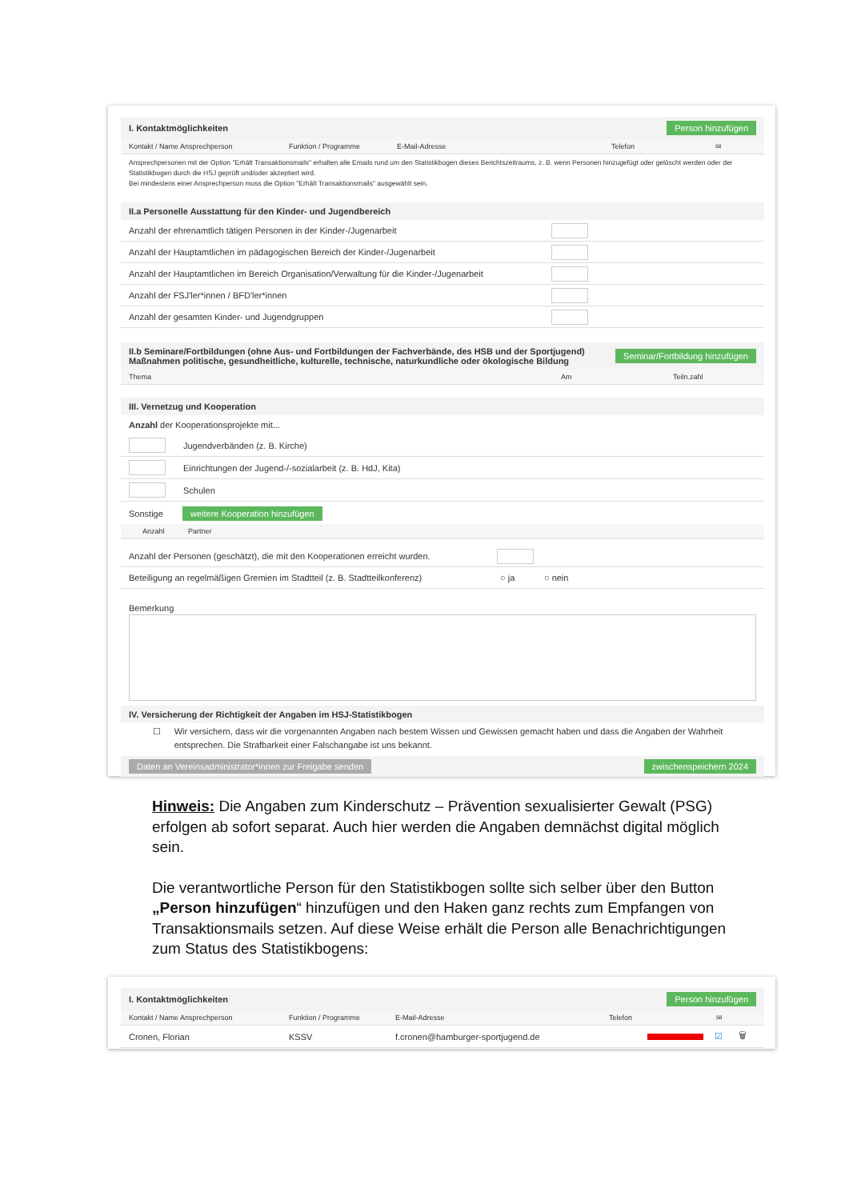I. Kontaktmöglichkeiten Person hinzufügen
Kontakt / Name Ansprechperson Funktion / Programme E-Mail-Adresse Telefon ✉
Ansprechpersonen mit der Option "Erhält Transaktionsmails" erhalten alle Emails rund um den Statistikbogen dieses Berichtszeitraums, z. B. wenn Personen hinzugefügt oder gelöscht werden oder der Statistikbogen durch die HSJ geprüft und/oder akzeptiert wird.
Bei mindestens einer Ansprechperson muss die Option "Erhält Transaktionsmails" ausgewählt sein.
II.a Personelle Ausstattung für den Kinder- und Jugendbereich
Anzahl der ehrenamtlich tätigen Personen in der Kinder-/Jugenarbeit
Anzahl der Hauptamtlichen im pädagogischen Bereich der Kinder-/Jugenarbeit
Anzahl der Hauptamtlichen im Bereich Organisation/Verwaltung für die Kinder-/Jugenarbeit
Anzahl der FSJ'ler*innen / BFD'ler*innen
Anzahl der gesamten Kinder- und Jugendgruppen
II.b Seminare/Fortbildungen (ohne Aus- und Fortbildungen der Fachverbände, des HSB und der Sportjugend)
Maßnahmen politische, gesundheitliche, kulturelle, technische, naturkundliche oder ökologische Bildung Seminar/Fortbildung hinzufügen
Thema Am Teiln.zahl
III. Vernetzug und Kooperation
Anzahl der Kooperationsprojekte mit...
Jugendverbänden (z. B. Kirche)
Einrichtungen der Jugend-/-sozialarbeit (z. B. HdJ, Kita)
Schulen
Sonstige weitere Kooperation hinzufügen
Anzahl Partner
Anzahl der Personen (geschätzt), die mit den Kooperationen erreicht wurden.
Beteiligung an regelmäßigen Gremien im Stadtteil (z. B. Stadtteilkonferenz) ○ ja ○ nein
Bemerkung
IV. Versicherung der Richtigkeit der Angaben im HSJ-Statistikbogen
☐ Wir versichern, dass wir die vorgenannten Angaben nach bestem Wissen und Gewissen gemacht haben und dass die Angaben der Wahrheit entsprechen. Die Strafbarkeit einer Falschangabe ist uns bekannt.
Daten an Vereinsadministrator*innen zur Freigabe senden zwischenspeichern 2024
Hinweis: Die Angaben zum Kinderschutz – Prävention sexualisierter Gewalt (PSG) erfolgen ab sofort separat. Auch hier werden die Angaben demnächst digital möglich sein.
Die verantwortliche Person für den Statistikbogen sollte sich selber über den Button „Person hinzufügen“ hinzufügen und den Haken ganz rechts zum Empfangen von Transaktionsmails setzen. Auf diese Weise erhält die Person alle Benachrichtigungen zum Status des Statistikbogens:
I. Kontaktmöglichkeiten Person hinzufügen
Kontakt / Name Ansprechperson Funktion / Programme E-Mail-Adresse Telefon ✉
Cronen, Florian KSSV f.cronen@hamburger-sportjugend.de ☑ 🗑